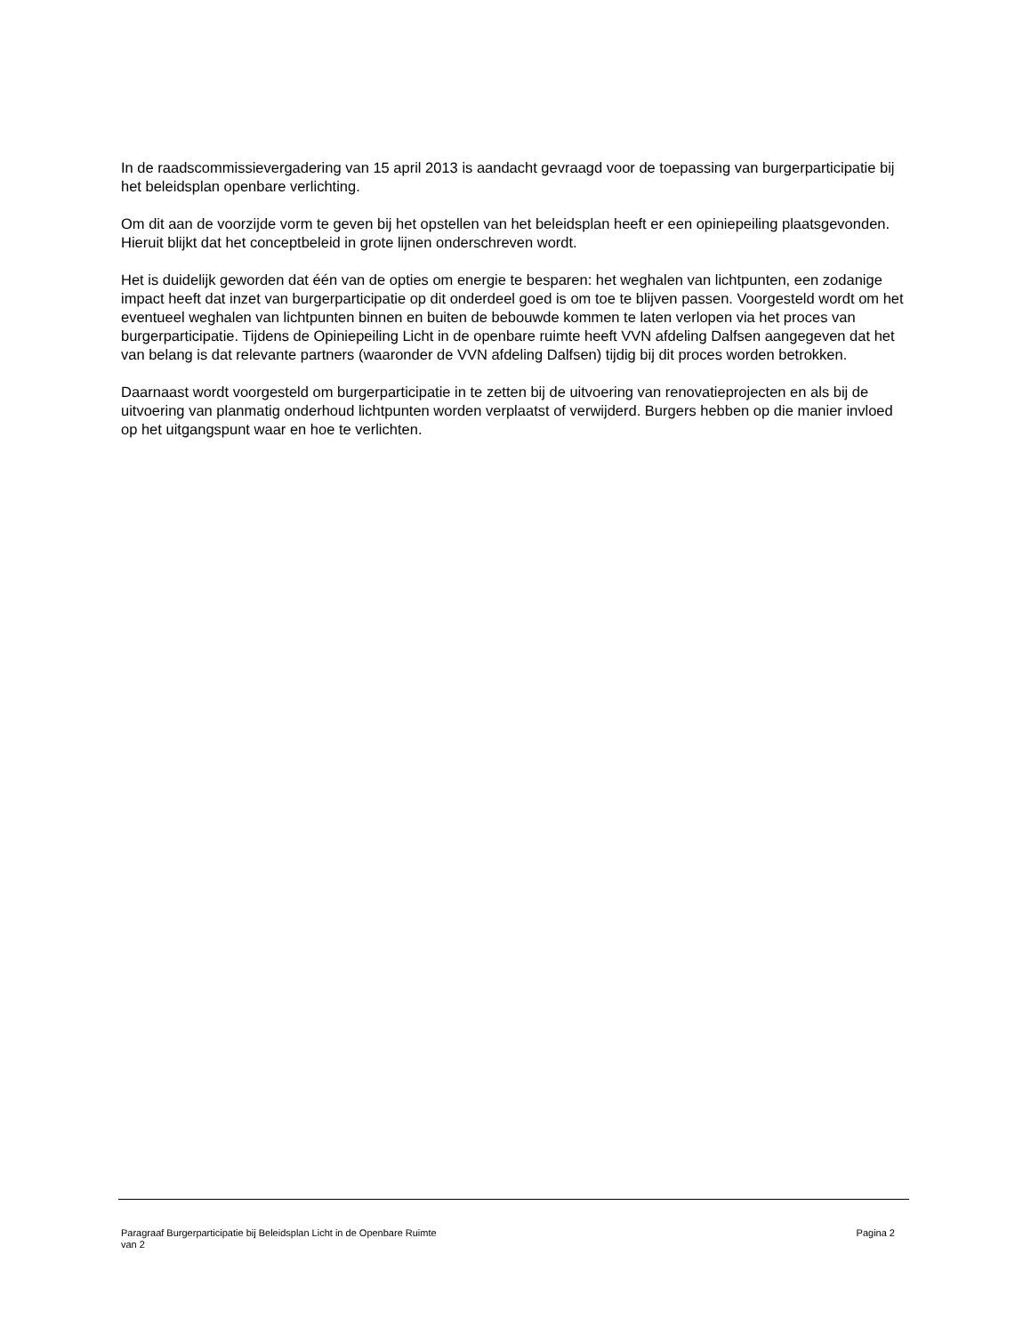In de raadscommissievergadering van 15 april 2013 is aandacht gevraagd voor de toepassing van burgerparticipatie bij het beleidsplan openbare verlichting.
Om dit aan de voorzijde vorm te geven bij het opstellen van het beleidsplan heeft er een opiniepeiling plaatsgevonden. Hieruit blijkt dat het conceptbeleid in grote lijnen onderschreven wordt.
Het is duidelijk geworden dat één van de opties om energie te besparen: het weghalen van lichtpunten, een zodanige impact heeft dat inzet van burgerparticipatie op dit onderdeel goed is om toe te blijven passen. Voorgesteld wordt om het eventueel weghalen van lichtpunten binnen en buiten de bebouwde kommen te laten verlopen via het proces van burgerparticipatie. Tijdens de Opiniepeiling Licht in de openbare ruimte heeft VVN afdeling Dalfsen aangegeven dat het van belang is dat relevante partners (waaronder de VVN afdeling Dalfsen) tijdig bij dit proces worden betrokken.
Daarnaast wordt voorgesteld om burgerparticipatie in te zetten bij de uitvoering van renovatieprojecten en als bij de uitvoering van planmatig onderhoud lichtpunten worden verplaatst of verwijderd. Burgers hebben op die manier invloed op het uitgangspunt waar en hoe te verlichten.
Pagina 2 Paragraaf Burgerparticipatie bij Beleidsplan Licht in de Openbare Ruimte
van 2